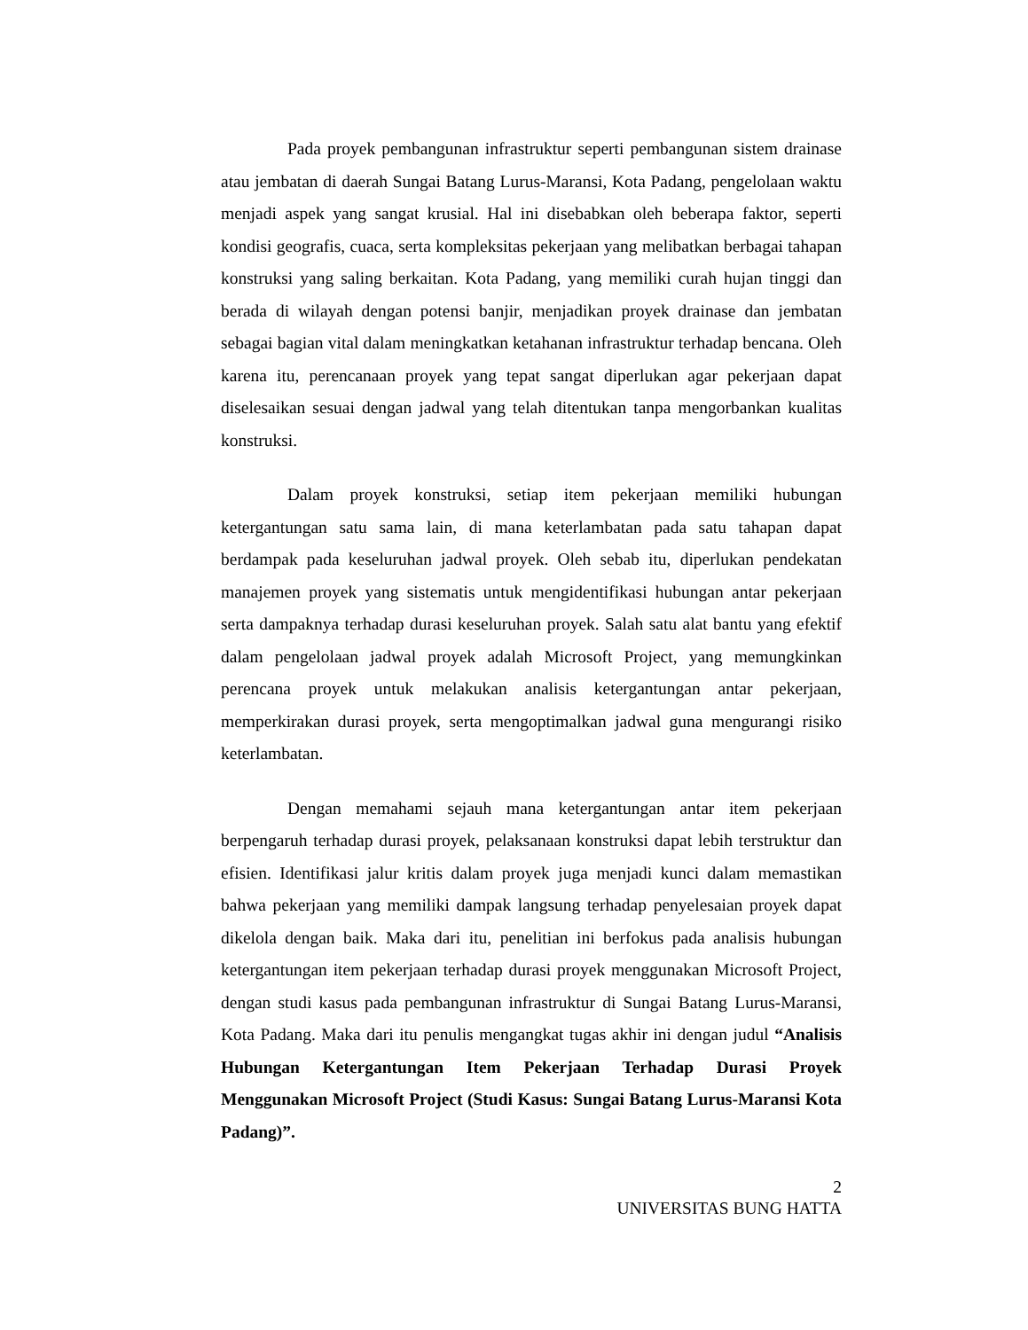Pada proyek pembangunan infrastruktur seperti pembangunan sistem drainase atau jembatan di daerah Sungai Batang Lurus-Maransi, Kota Padang, pengelolaan waktu menjadi aspek yang sangat krusial. Hal ini disebabkan oleh beberapa faktor, seperti kondisi geografis, cuaca, serta kompleksitas pekerjaan yang melibatkan berbagai tahapan konstruksi yang saling berkaitan. Kota Padang, yang memiliki curah hujan tinggi dan berada di wilayah dengan potensi banjir, menjadikan proyek drainase dan jembatan sebagai bagian vital dalam meningkatkan ketahanan infrastruktur terhadap bencana. Oleh karena itu, perencanaan proyek yang tepat sangat diperlukan agar pekerjaan dapat diselesaikan sesuai dengan jadwal yang telah ditentukan tanpa mengorbankan kualitas konstruksi.
Dalam proyek konstruksi, setiap item pekerjaan memiliki hubungan ketergantungan satu sama lain, di mana keterlambatan pada satu tahapan dapat berdampak pada keseluruhan jadwal proyek. Oleh sebab itu, diperlukan pendekatan manajemen proyek yang sistematis untuk mengidentifikasi hubungan antar pekerjaan serta dampaknya terhadap durasi keseluruhan proyek. Salah satu alat bantu yang efektif dalam pengelolaan jadwal proyek adalah Microsoft Project, yang memungkinkan perencana proyek untuk melakukan analisis ketergantungan antar pekerjaan, memperkirakan durasi proyek, serta mengoptimalkan jadwal guna mengurangi risiko keterlambatan.
Dengan memahami sejauh mana ketergantungan antar item pekerjaan berpengaruh terhadap durasi proyek, pelaksanaan konstruksi dapat lebih terstruktur dan efisien. Identifikasi jalur kritis dalam proyek juga menjadi kunci dalam memastikan bahwa pekerjaan yang memiliki dampak langsung terhadap penyelesaian proyek dapat dikelola dengan baik. Maka dari itu, penelitian ini berfokus pada analisis hubungan ketergantungan item pekerjaan terhadap durasi proyek menggunakan Microsoft Project, dengan studi kasus pada pembangunan infrastruktur di Sungai Batang Lurus-Maransi, Kota Padang. Maka dari itu penulis mengangkat tugas akhir ini dengan judul “Analisis Hubungan Ketergantungan Item Pekerjaan Terhadap Durasi Proyek Menggunakan Microsoft Project (Studi Kasus: Sungai Batang Lurus-Maransi Kota Padang)”.
2
UNIVERSITAS BUNG HATTA